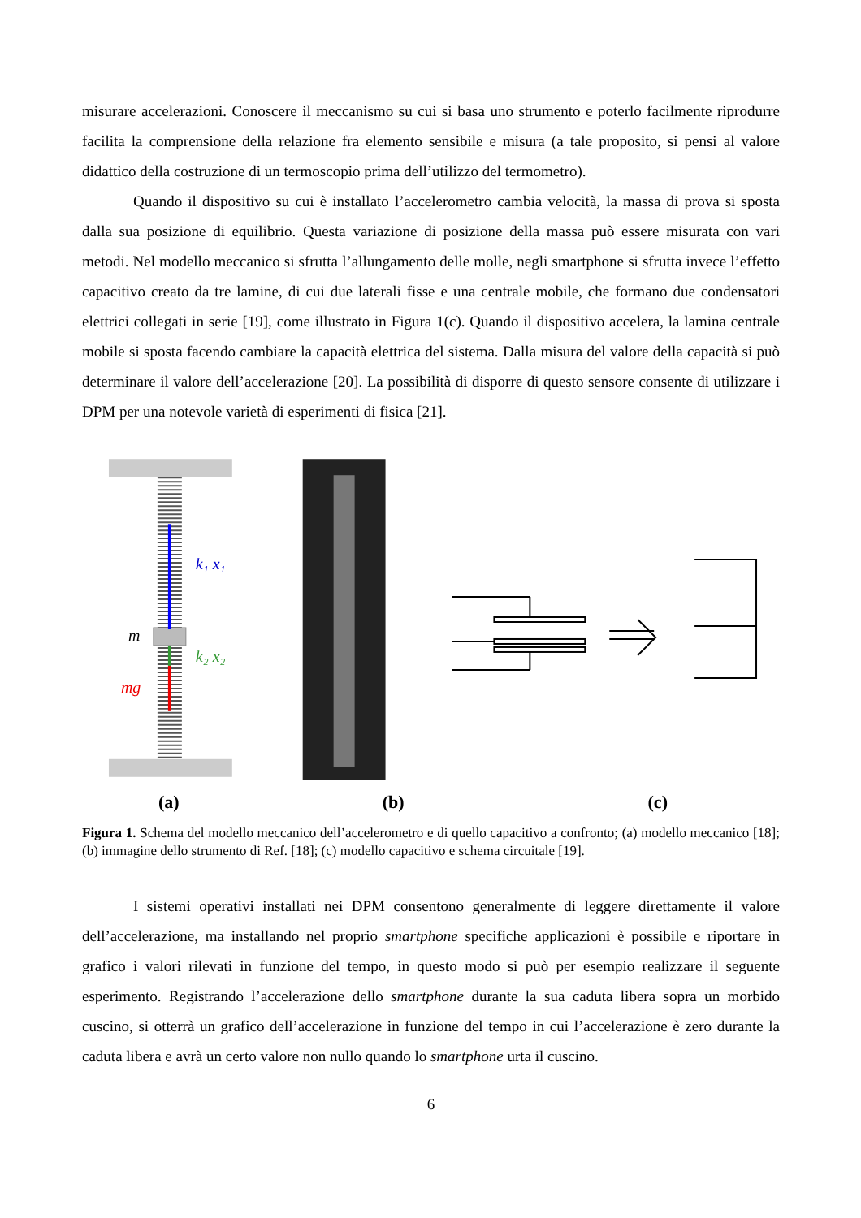misurare accelerazioni. Conoscere il meccanismo su cui si basa uno strumento e poterlo facilmente riprodurre facilita la comprensione della relazione fra elemento sensibile e misura (a tale proposito, si pensi al valore didattico della costruzione di un termoscopio prima dell’utilizzo del termometro).
Quando il dispositivo su cui è installato l’accelerometro cambia velocità, la massa di prova si sposta dalla sua posizione di equilibrio. Questa variazione di posizione della massa può essere misurata con vari metodi. Nel modello meccanico si sfrutta l’allungamento delle molle, negli smartphone si sfrutta invece l’effetto capacitivo creato da tre lamine, di cui due laterali fisse e una centrale mobile, che formano due condensatori elettrici collegati in serie [19], come illustrato in Figura 1(c). Quando il dispositivo accelera, la lamina centrale mobile si sposta facendo cambiare la capacità elettrica del sistema. Dalla misura del valore della capacità si può determinare il valore dell’accelerazione [20]. La possibilità di disporre di questo sensore consente di utilizzare i DPM per una notevole varietà di esperimenti di fisica [21].
k₁ x₁
m
k₂ x₂
mg
(a) (b) (c)
Figura 1. Schema del modello meccanico dell’accelerometro e di quello capacitivo a confronto; (a) modello meccanico [18]; (b) immagine dello strumento di Ref. [18]; (c) modello capacitivo e schema circuitale [19].
I sistemi operativi installati nei DPM consentono generalmente di leggere direttamente il valore dell’accelerazione, ma installando nel proprio smartphone specifiche applicazioni è possibile e riportare in grafico i valori rilevati in funzione del tempo, in questo modo si può per esempio realizzare il seguente esperimento. Registrando l’accelerazione dello smartphone durante la sua caduta libera sopra un morbido cuscino, si otterrà un grafico dell’accelerazione in funzione del tempo in cui l’accelerazione è zero durante la caduta libera e avrà un certo valore non nullo quando lo smartphone urta il cuscino.
6